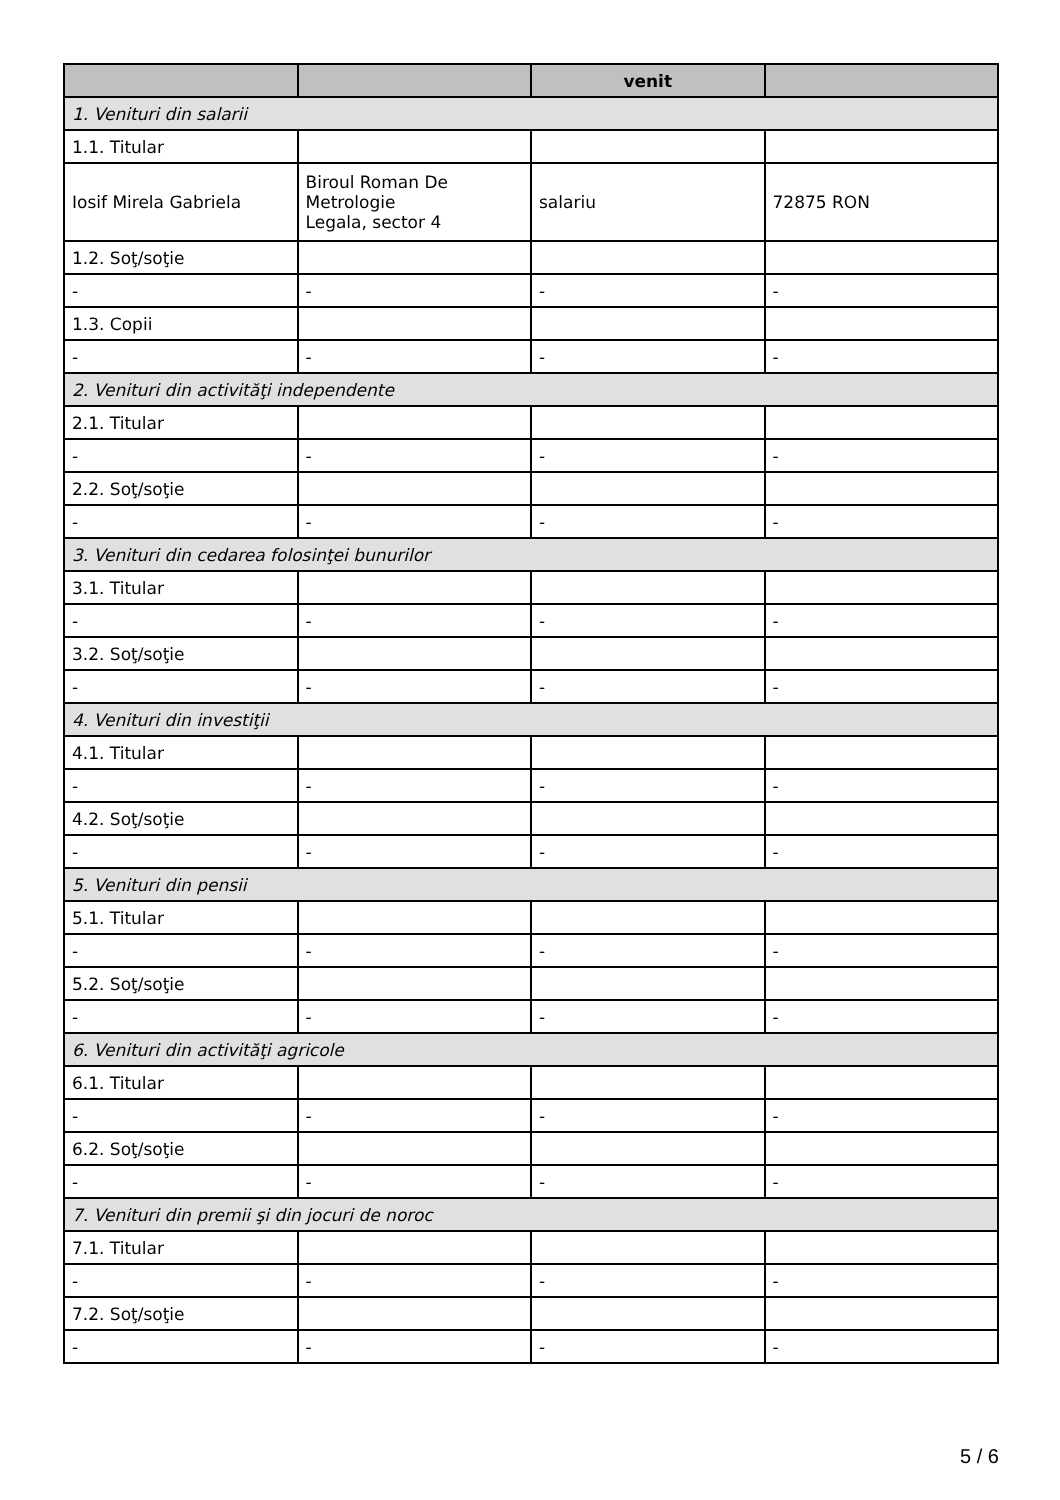| | | venit | |
| --- | --- | --- | --- |
| 1. Venituri din salarii | | | |
| 1.1. Titular | | | |
| Iosif Mirela Gabriela | Biroul Roman De Metrologie Legala, sector 4 | salariu | 72875 RON |
| 1.2. Soţ/soţie | | | |
| - | - | - | - |
| 1.3. Copii | | | |
| - | - | - | - |
| 2. Venituri din activităţi independente | | | |
| 2.1. Titular | | | |
| - | - | - | - |
| 2.2. Soţ/soţie | | | |
| - | - | - | - |
| 3. Venituri din cedarea folosinţei bunurilor | | | |
| 3.1. Titular | | | |
| - | - | - | - |
| 3.2. Soţ/soţie | | | |
| - | - | - | - |
| 4. Venituri din investiţii | | | |
| 4.1. Titular | | | |
| - | - | - | - |
| 4.2. Soţ/soţie | | | |
| - | - | - | - |
| 5. Venituri din pensii | | | |
| 5.1. Titular | | | |
| - | - | - | - |
| 5.2. Soţ/soţie | | | |
| - | - | - | - |
| 6. Venituri din activităţi agricole | | | |
| 6.1. Titular | | | |
| - | - | - | - |
| 6.2. Soţ/soţie | | | |
| - | - | - | - |
| 7. Venituri din premii şi din jocuri de noroc | | | |
| 7.1. Titular | | | |
| - | - | - | - |
| 7.2. Soţ/soţie | | | |
| - | - | - | - |
5 / 6